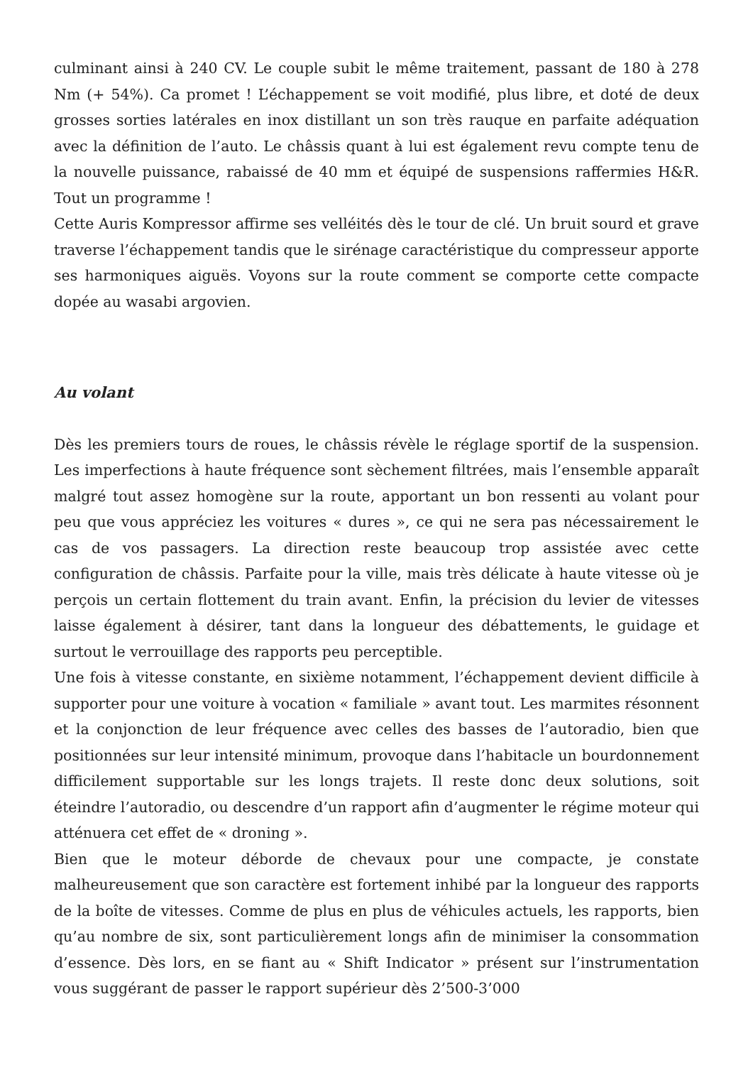culminant ainsi à 240 CV. Le couple subit le même traitement, passant de 180 à 278 Nm (+ 54%). Ca promet ! L’échappement se voit modifié, plus libre, et doté de deux grosses sorties latérales en inox distillant un son très rauque en parfaite adéquation avec la définition de l’auto. Le châssis quant à lui est également revu compte tenu de la nouvelle puissance, rabaissé de 40 mm et équipé de suspensions raffermies H&R. Tout un programme !
Cette Auris Kompressor affirme ses velléités dès le tour de clé. Un bruit sourd et grave traverse l’échappement tandis que le sirénage caractéristique du compresseur apporte ses harmoniques aiguës. Voyons sur la route comment se comporte cette compacte dopée au wasabi argovien.
Au volant
Dès les premiers tours de roues, le châssis révèle le réglage sportif de la suspension. Les imperfections à haute fréquence sont sèchement filtrées, mais l’ensemble apparaît malgré tout assez homogène sur la route, apportant un bon ressenti au volant pour peu que vous appréciez les voitures « dures », ce qui ne sera pas nécessairement le cas de vos passagers. La direction reste beaucoup trop assistée avec cette configuration de châssis. Parfaite pour la ville, mais très délicate à haute vitesse où je perçois un certain flottement du train avant. Enfin, la précision du levier de vitesses laisse également à désirer, tant dans la longueur des débattements, le guidage et surtout le verrouillage des rapports peu perceptible.
Une fois à vitesse constante, en sixième notamment, l’échappement devient difficile à supporter pour une voiture à vocation « familiale » avant tout. Les marmites résonnent et la conjonction de leur fréquence avec celles des basses de l’autoradio, bien que positionnées sur leur intensité minimum, provoque dans l’habitacle un bourdonnement difficilement supportable sur les longs trajets. Il reste donc deux solutions, soit éteindre l’autoradio, ou descendre d’un rapport afin d’augmenter le régime moteur qui atténuera cet effet de « droning ».
Bien que le moteur déborde de chevaux pour une compacte, je constate malheureusement que son caractère est fortement inhibé par la longueur des rapports de la boîte de vitesses. Comme de plus en plus de véhicules actuels, les rapports, bien qu’au nombre de six, sont particulièrement longs afin de minimiser la consommation d’essence. Dès lors, en se fiant au « Shift Indicator » présent sur l’instrumentation vous suggérant de passer le rapport supérieur dès 2’500-3’000